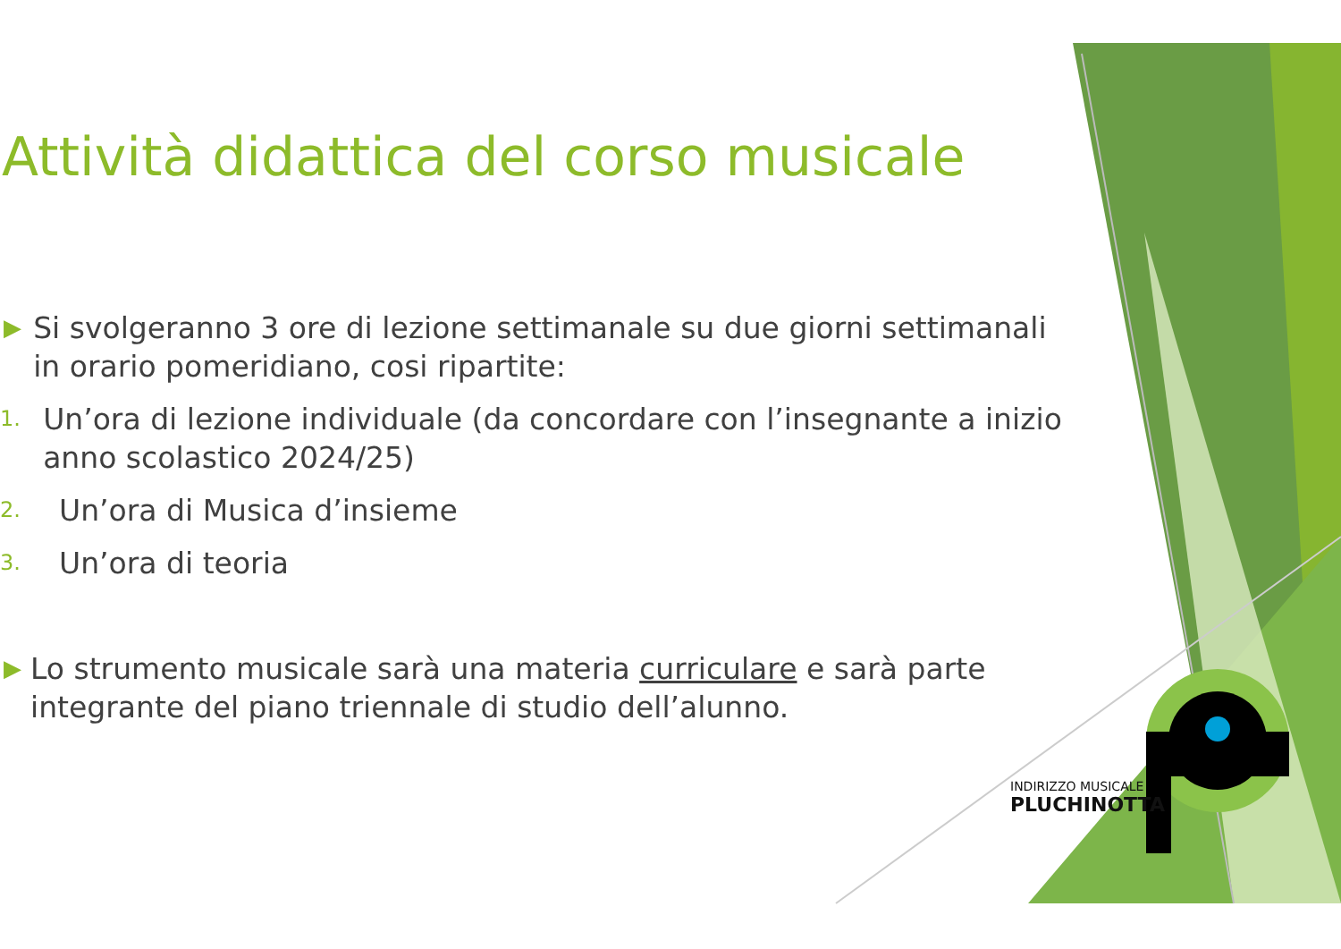Attività didattica del corso musicale
▶ Si svolgeranno 3 ore di lezione settimanale su due giorni settimanali in orario pomeridiano, cosi ripartite:
1. Un’ora di lezione individuale (da concordare con l’insegnante a inizio anno scolastico 2024/25)
2. Un’ora di Musica d’insieme
3. Un’ora di teoria
▶ Lo strumento musicale sarà una materia curriculare e sarà parte integrante del piano triennale di studio dell’alunno.
INDIRIZZO MUSICALE
PLUCHINOTTA